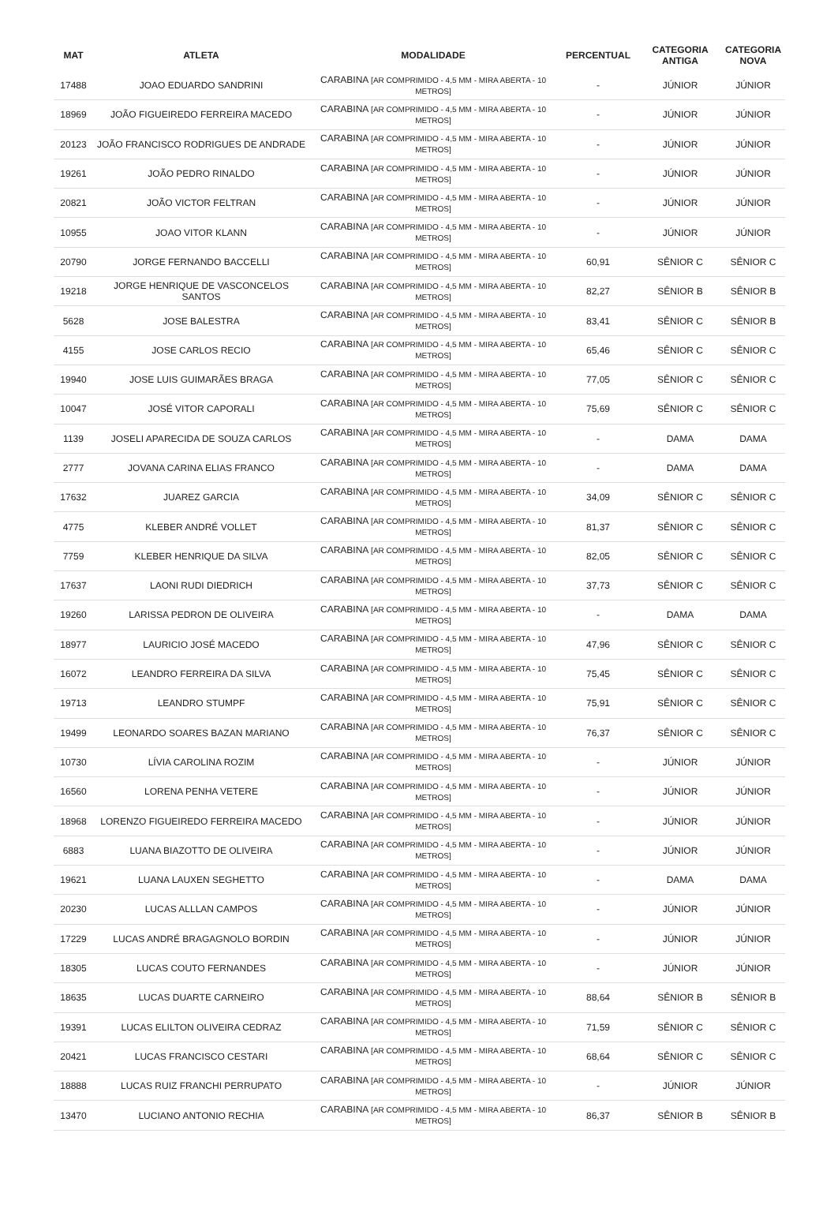| MAT | ATLETA | MODALIDADE | PERCENTUAL | CATEGORIA ANTIGA | CATEGORIA NOVA |
| --- | --- | --- | --- | --- | --- |
| 17488 | JOAO EDUARDO SANDRINI | CARABINA [AR COMPRIMIDO - 4,5 MM - MIRA ABERTA - 10 METROS] | - | JÚNIOR | JÚNIOR |
| 18969 | JOÃO FIGUEIREDO FERREIRA MACEDO | CARABINA [AR COMPRIMIDO - 4,5 MM - MIRA ABERTA - 10 METROS] | - | JÚNIOR | JÚNIOR |
| 20123 | JOÃO FRANCISCO RODRIGUES DE ANDRADE | CARABINA [AR COMPRIMIDO - 4,5 MM - MIRA ABERTA - 10 METROS] | - | JÚNIOR | JÚNIOR |
| 19261 | JOÃO PEDRO RINALDO | CARABINA [AR COMPRIMIDO - 4,5 MM - MIRA ABERTA - 10 METROS] | - | JÚNIOR | JÚNIOR |
| 20821 | JOÃO VICTOR FELTRAN | CARABINA [AR COMPRIMIDO - 4,5 MM - MIRA ABERTA - 10 METROS] | - | JÚNIOR | JÚNIOR |
| 10955 | JOAO VITOR KLANN | CARABINA [AR COMPRIMIDO - 4,5 MM - MIRA ABERTA - 10 METROS] | - | JÚNIOR | JÚNIOR |
| 20790 | JORGE FERNANDO BACCELLI | CARABINA [AR COMPRIMIDO - 4,5 MM - MIRA ABERTA - 10 METROS] | 60,91 | SÊNIOR C | SÊNIOR C |
| 19218 | JORGE HENRIQUE DE VASCONCELOS SANTOS | CARABINA [AR COMPRIMIDO - 4,5 MM - MIRA ABERTA - 10 METROS] | 82,27 | SÊNIOR B | SÊNIOR B |
| 5628 | JOSE BALESTRA | CARABINA [AR COMPRIMIDO - 4,5 MM - MIRA ABERTA - 10 METROS] | 83,41 | SÊNIOR C | SÊNIOR B |
| 4155 | JOSE CARLOS RECIO | CARABINA [AR COMPRIMIDO - 4,5 MM - MIRA ABERTA - 10 METROS] | 65,46 | SÊNIOR C | SÊNIOR C |
| 19940 | JOSE LUIS GUIMARÃES BRAGA | CARABINA [AR COMPRIMIDO - 4,5 MM - MIRA ABERTA - 10 METROS] | 77,05 | SÊNIOR C | SÊNIOR C |
| 10047 | JOSÉ VITOR CAPORALI | CARABINA [AR COMPRIMIDO - 4,5 MM - MIRA ABERTA - 10 METROS] | 75,69 | SÊNIOR C | SÊNIOR C |
| 1139 | JOSELI APARECIDA DE SOUZA CARLOS | CARABINA [AR COMPRIMIDO - 4,5 MM - MIRA ABERTA - 10 METROS] | - | DAMA | DAMA |
| 2777 | JOVANA CARINA ELIAS FRANCO | CARABINA [AR COMPRIMIDO - 4,5 MM - MIRA ABERTA - 10 METROS] | - | DAMA | DAMA |
| 17632 | JUAREZ GARCIA | CARABINA [AR COMPRIMIDO - 4,5 MM - MIRA ABERTA - 10 METROS] | 34,09 | SÊNIOR C | SÊNIOR C |
| 4775 | KLEBER ANDRÉ VOLLET | CARABINA [AR COMPRIMIDO - 4,5 MM - MIRA ABERTA - 10 METROS] | 81,37 | SÊNIOR C | SÊNIOR C |
| 7759 | KLEBER HENRIQUE DA SILVA | CARABINA [AR COMPRIMIDO - 4,5 MM - MIRA ABERTA - 10 METROS] | 82,05 | SÊNIOR C | SÊNIOR C |
| 17637 | LAONI RUDI DIEDRICH | CARABINA [AR COMPRIMIDO - 4,5 MM - MIRA ABERTA - 10 METROS] | 37,73 | SÊNIOR C | SÊNIOR C |
| 19260 | LARISSA PEDRON DE OLIVEIRA | CARABINA [AR COMPRIMIDO - 4,5 MM - MIRA ABERTA - 10 METROS] | - | DAMA | DAMA |
| 18977 | LAURICIO JOSÉ MACEDO | CARABINA [AR COMPRIMIDO - 4,5 MM - MIRA ABERTA - 10 METROS] | 47,96 | SÊNIOR C | SÊNIOR C |
| 16072 | LEANDRO FERREIRA DA SILVA | CARABINA [AR COMPRIMIDO - 4,5 MM - MIRA ABERTA - 10 METROS] | 75,45 | SÊNIOR C | SÊNIOR C |
| 19713 | LEANDRO STUMPF | CARABINA [AR COMPRIMIDO - 4,5 MM - MIRA ABERTA - 10 METROS] | 75,91 | SÊNIOR C | SÊNIOR C |
| 19499 | LEONARDO SOARES BAZAN MARIANO | CARABINA [AR COMPRIMIDO - 4,5 MM - MIRA ABERTA - 10 METROS] | 76,37 | SÊNIOR C | SÊNIOR C |
| 10730 | LÍVIA CAROLINA ROZIM | CARABINA [AR COMPRIMIDO - 4,5 MM - MIRA ABERTA - 10 METROS] | - | JÚNIOR | JÚNIOR |
| 16560 | LORENA PENHA VETERE | CARABINA [AR COMPRIMIDO - 4,5 MM - MIRA ABERTA - 10 METROS] | - | JÚNIOR | JÚNIOR |
| 18968 | LORENZO FIGUEIREDO FERREIRA MACEDO | CARABINA [AR COMPRIMIDO - 4,5 MM - MIRA ABERTA - 10 METROS] | - | JÚNIOR | JÚNIOR |
| 6883 | LUANA BIAZOTTO DE OLIVEIRA | CARABINA [AR COMPRIMIDO - 4,5 MM - MIRA ABERTA - 10 METROS] | - | JÚNIOR | JÚNIOR |
| 19621 | LUANA LAUXEN SEGHETTO | CARABINA [AR COMPRIMIDO - 4,5 MM - MIRA ABERTA - 10 METROS] | - | DAMA | DAMA |
| 20230 | LUCAS ALLLAN CAMPOS | CARABINA [AR COMPRIMIDO - 4,5 MM - MIRA ABERTA - 10 METROS] | - | JÚNIOR | JÚNIOR |
| 17229 | LUCAS ANDRÉ BRAGAGNOLO BORDIN | CARABINA [AR COMPRIMIDO - 4,5 MM - MIRA ABERTA - 10 METROS] | - | JÚNIOR | JÚNIOR |
| 18305 | LUCAS COUTO FERNANDES | CARABINA [AR COMPRIMIDO - 4,5 MM - MIRA ABERTA - 10 METROS] | - | JÚNIOR | JÚNIOR |
| 18635 | LUCAS DUARTE CARNEIRO | CARABINA [AR COMPRIMIDO - 4,5 MM - MIRA ABERTA - 10 METROS] | 88,64 | SÊNIOR B | SÊNIOR B |
| 19391 | LUCAS ELILTON OLIVEIRA CEDRAZ | CARABINA [AR COMPRIMIDO - 4,5 MM - MIRA ABERTA - 10 METROS] | 71,59 | SÊNIOR C | SÊNIOR C |
| 20421 | LUCAS FRANCISCO CESTARI | CARABINA [AR COMPRIMIDO - 4,5 MM - MIRA ABERTA - 10 METROS] | 68,64 | SÊNIOR C | SÊNIOR C |
| 18888 | LUCAS RUIZ FRANCHI PERRUPATO | CARABINA [AR COMPRIMIDO - 4,5 MM - MIRA ABERTA - 10 METROS] | - | JÚNIOR | JÚNIOR |
| 13470 | LUCIANO ANTONIO RECHIA | CARABINA [AR COMPRIMIDO - 4,5 MM - MIRA ABERTA - 10 METROS] | 86,37 | SÊNIOR B | SÊNIOR B |